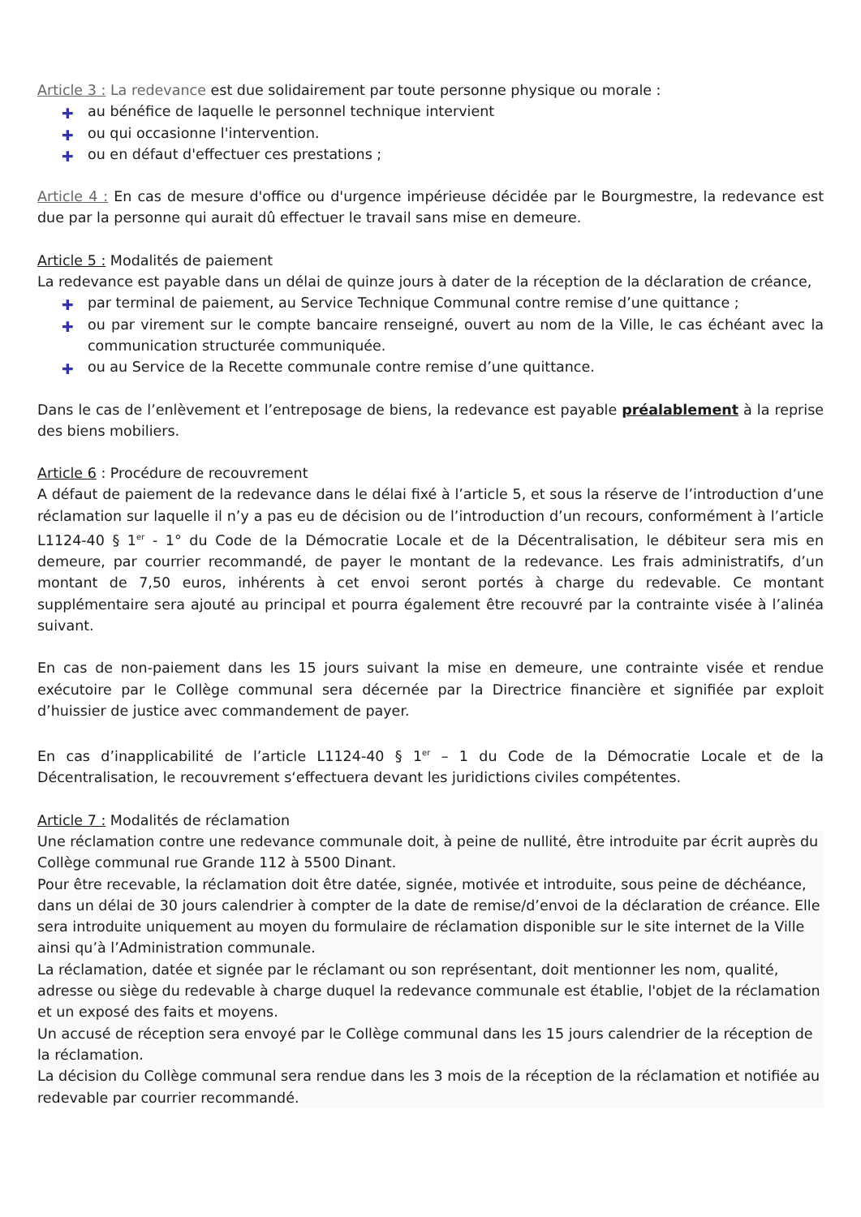Article 3 : La redevance est due solidairement par toute personne physique ou morale :
✚ au bénéfice de laquelle le personnel technique intervient
✚ ou qui occasionne l'intervention.
✚ ou en défaut d'effectuer ces prestations ;
Article 4 : En cas de mesure d'office ou d'urgence impérieuse décidée par le Bourgmestre, la redevance est due par la personne qui aurait dû effectuer le travail sans mise en demeure.
Article 5 : Modalités de paiement
La redevance est payable dans un délai de quinze jours à dater de la réception de la déclaration de créance,
✚ par terminal de paiement, au Service Technique Communal contre remise d’une quittance ;
✚ ou par virement sur le compte bancaire renseigné, ouvert au nom de la Ville, le cas échéant avec la communication structurée communiquée.
✚ ou au Service de la Recette communale contre remise d’une quittance.
Dans le cas de l’enlèvement et l’entreposage de biens, la redevance est payable préalablement à la reprise des biens mobiliers.
Article 6 : Procédure de recouvrement
A défaut de paiement de la redevance dans le délai fixé à l’article 5, et sous la réserve de l’introduction d’une réclamation sur laquelle il n’y a pas eu de décision ou de l’introduction d’un recours, conformément à l’article L1124-40 § 1<sup>er</sup> - 1° du Code de la Démocratie Locale et de la Décentralisation, le débiteur sera mis en demeure, par courrier recommandé, de payer le montant de la redevance. Les frais administratifs, d’un montant de 7,50 euros, inhérents à cet envoi seront portés à charge du redevable. Ce montant supplémentaire sera ajouté au principal et pourra également être recouvré par la contrainte visée à l’alinéa suivant.
En cas de non-paiement dans les 15 jours suivant la mise en demeure, une contrainte visée et rendue exécutoire par le Collège communal sera décernée par la Directrice financière et signifiée par exploit d’huissier de justice avec commandement de payer.
En cas d’inapplicabilité de l’article L1124-40 § 1<sup>er</sup> – 1 du Code de la Démocratie Locale et de la Décentralisation, le recouvrement s‘effectuera devant les juridictions civiles compétentes.
Article 7 : Modalités de réclamation
Une réclamation contre une redevance communale doit, à peine de nullité, être introduite par écrit auprès du Collège communal rue Grande 112 à 5500 Dinant.
Pour être recevable, la réclamation doit être datée, signée, motivée et introduite, sous peine de déchéance, dans un délai de 30 jours calendrier à compter de la date de remise/d’envoi de la déclaration de créance. Elle sera introduite uniquement au moyen du formulaire de réclamation disponible sur le site internet de la Ville ainsi qu’à l’Administration communale.
La réclamation, datée et signée par le réclamant ou son représentant, doit mentionner les nom, qualité, adresse ou siège du redevable à charge duquel la redevance communale est établie, l'objet de la réclamation et un exposé des faits et moyens.
Un accusé de réception sera envoyé par le Collège communal dans les 15 jours calendrier de la réception de la réclamation.
La décision du Collège communal sera rendue dans les 3 mois de la réception de la réclamation et notifiée au redevable par courrier recommandé.